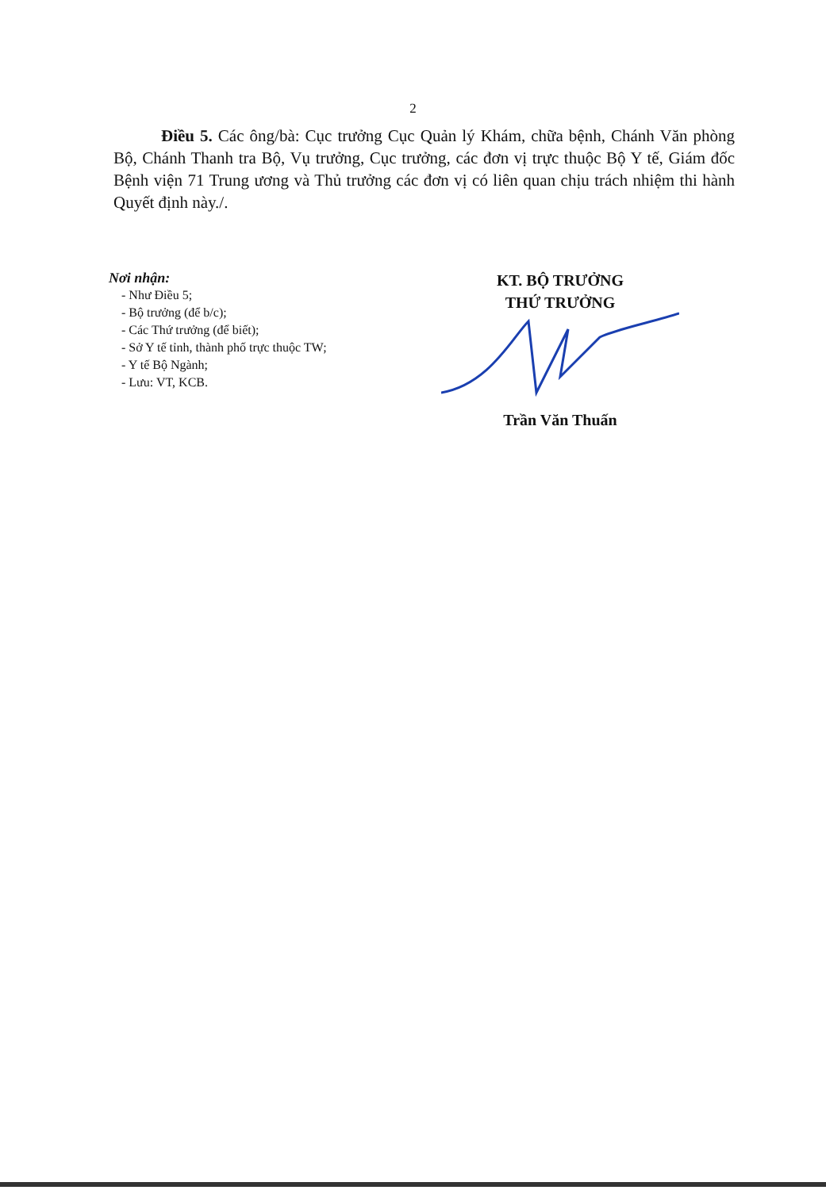2
Điều 5. Các ông/bà: Cục trưởng Cục Quản lý Khám, chữa bệnh, Chánh Văn phòng Bộ, Chánh Thanh tra Bộ, Vụ trưởng, Cục trưởng, các đơn vị trực thuộc Bộ Y tế, Giám đốc Bệnh viện 71 Trung ương và Thủ trưởng các đơn vị có liên quan chịu trách nhiệm thi hành Quyết định này./.
Nơi nhận:
- Như Điều 5;
- Bộ trưởng (để b/c);
- Các Thứ trưởng (để biết);
- Sở Y tế tỉnh, thành phố trực thuộc TW;
- Y tế Bộ Ngành;
- Lưu: VT, KCB.
KT. BỘ TRƯỞNG
THỨ TRƯỞNG
Trần Văn Thuấn